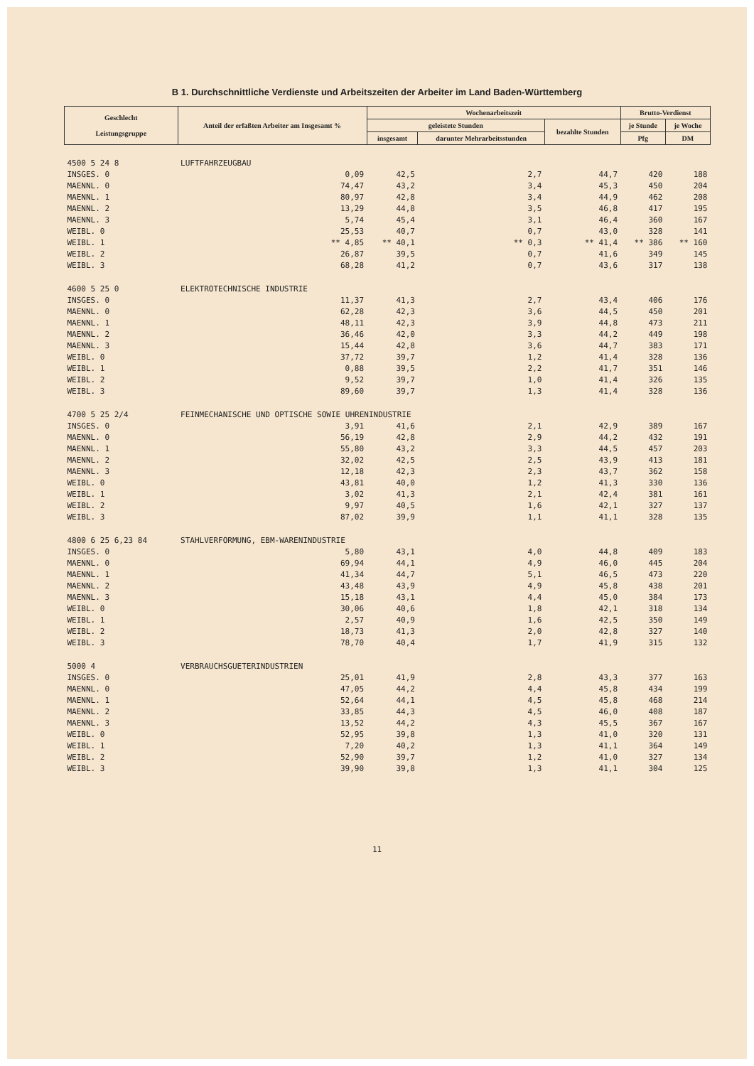B 1. Durchschnittliche Verdienste und Arbeitszeiten der Arbeiter im Land Baden-Württemberg
| Geschlecht Leistungsgruppe | Anteil der erfaßten Arbeiter am Insgesamt % | Wochenarbeitszeit | | | Brutto-Verdienst | |
| --- | --- | --- | --- | --- | --- | --- |
| | | geleistete Stunden | | bezahlte Stunden | je Stunde | je Woche |
| | | insgesamt | darunter Mehrarbeitsstunden | | Pfg | DM |
| 4500 5 24 8 | LUFTFAHRZEUGBAU | | | | | |
| INSGES. 0 | 0,09 | 42,5 | 2,7 | 44,7 | 420 | 188 |
| MAENNL. 0 | 74,47 | 43,2 | 3,4 | 45,3 | 450 | 204 |
| MAENNL. 1 | 80,97 | 42,8 | 3,4 | 44,9 | 462 | 208 |
| MAENNL. 2 | 13,29 | 44,8 | 3,5 | 46,8 | 417 | 195 |
| MAENNL. 3 | 5,74 | 45,4 | 3,1 | 46,4 | 360 | 167 |
| WEIBL. 0 | 25,53 | 40,7 | 0,7 | 43,0 | 328 | 141 |
| WEIBL. 1 | ** 4,85 | ** 40,1 | ** 0,3 | ** 41,4 | ** 386 | ** 160 |
| WEIBL. 2 | 26,87 | 39,5 | 0,7 | 41,6 | 349 | 145 |
| WEIBL. 3 | 68,28 | 41,2 | 0,7 | 43,6 | 317 | 138 |
| 4600 5 25 0 | ELEKTROTECHNISCHE INDUSTRIE | | | | | |
| INSGES. 0 | 11,37 | 41,3 | 2,7 | 43,4 | 406 | 176 |
| MAENNL. 0 | 62,28 | 42,3 | 3,6 | 44,5 | 450 | 201 |
| MAENNL. 1 | 48,11 | 42,3 | 3,9 | 44,8 | 473 | 211 |
| MAENNL. 2 | 36,46 | 42,0 | 3,3 | 44,2 | 449 | 198 |
| MAENNL. 3 | 15,44 | 42,8 | 3,6 | 44,7 | 383 | 171 |
| WEIBL. 0 | 37,72 | 39,7 | 1,2 | 41,4 | 328 | 136 |
| WEIBL. 1 | 0,88 | 39,5 | 2,2 | 41,7 | 351 | 146 |
| WEIBL. 2 | 9,52 | 39,7 | 1,0 | 41,4 | 326 | 135 |
| WEIBL. 3 | 89,60 | 39,7 | 1,3 | 41,4 | 328 | 136 |
| 4700 5 25 2/4 | FEINMECHANISCHE UND OPTISCHE SOWIE UHRENINDUSTRIE | | | | | |
| INSGES. 0 | 3,91 | 41,6 | 2,1 | 42,9 | 389 | 167 |
| MAENNL. 0 | 56,19 | 42,8 | 2,9 | 44,2 | 432 | 191 |
| MAENNL. 1 | 55,80 | 43,2 | 3,3 | 44,5 | 457 | 203 |
| MAENNL. 2 | 32,02 | 42,5 | 2,5 | 43,9 | 413 | 181 |
| MAENNL. 3 | 12,18 | 42,3 | 2,3 | 43,7 | 362 | 158 |
| WEIBL. 0 | 43,81 | 40,0 | 1,2 | 41,3 | 330 | 136 |
| WEIBL. 1 | 3,02 | 41,3 | 2,1 | 42,4 | 381 | 161 |
| WEIBL. 2 | 9,97 | 40,5 | 1,6 | 42,1 | 327 | 137 |
| WEIBL. 3 | 87,02 | 39,9 | 1,1 | 41,1 | 328 | 135 |
| 4800 6 25 6,23 84 | STAHLVERFORMUNG, EBM-WARENINDUSTRIE | | | | | |
| INSGES. 0 | 5,80 | 43,1 | 4,0 | 44,8 | 409 | 183 |
| MAENNL. 0 | 69,94 | 44,1 | 4,9 | 46,0 | 445 | 204 |
| MAENNL. 1 | 41,34 | 44,7 | 5,1 | 46,5 | 473 | 220 |
| MAENNL. 2 | 43,48 | 43,9 | 4,9 | 45,8 | 438 | 201 |
| MAENNL. 3 | 15,18 | 43,1 | 4,4 | 45,0 | 384 | 173 |
| WEIBL. 0 | 30,06 | 40,6 | 1,8 | 42,1 | 318 | 134 |
| WEIBL. 1 | 2,57 | 40,9 | 1,6 | 42,5 | 350 | 149 |
| WEIBL. 2 | 18,73 | 41,3 | 2,0 | 42,8 | 327 | 140 |
| WEIBL. 3 | 78,70 | 40,4 | 1,7 | 41,9 | 315 | 132 |
| 5000 4 | VERBRAUCHSGUETERINDUSTRIEN | | | | | |
| INSGES. 0 | 25,01 | 41,9 | 2,8 | 43,3 | 377 | 163 |
| MAENNL. 0 | 47,05 | 44,2 | 4,4 | 45,8 | 434 | 199 |
| MAENNL. 1 | 52,64 | 44,1 | 4,5 | 45,8 | 468 | 214 |
| MAENNL. 2 | 33,85 | 44,3 | 4,5 | 46,0 | 408 | 187 |
| MAENNL. 3 | 13,52 | 44,2 | 4,3 | 45,5 | 367 | 167 |
| WEIBL. 0 | 52,95 | 39,8 | 1,3 | 41,0 | 320 | 131 |
| WEIBL. 1 | 7,20 | 40,2 | 1,3 | 41,1 | 364 | 149 |
| WEIBL. 2 | 52,90 | 39,7 | 1,2 | 41,0 | 327 | 134 |
| WEIBL. 3 | 39,90 | 39,8 | 1,3 | 41,1 | 304 | 125 |
11